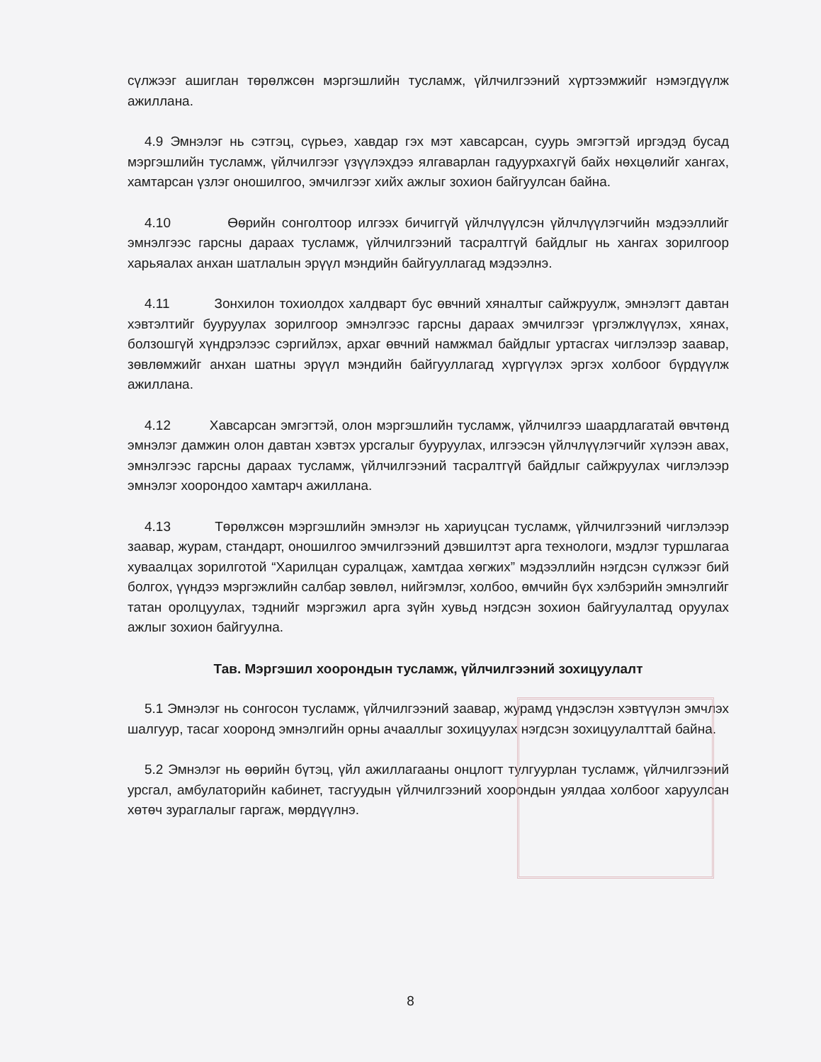сүлжээг ашиглан төрөлжсөн мэргэшлийн тусламж, үйлчилгээний хүртээмжийг нэмэгдүүлж ажиллана.
4.9 Эмнэлэг нь сэтгэц, сүрьеэ, хавдар гэх мэт хавсарсан, суурь эмгэгтэй иргэдэд бусад мэргэшлийн тусламж, үйлчилгээг үзүүлэхдээ ялгаварлан гадуурхахгүй байх нөхцөлийг хангах, хамтарсан үзлэг оношилгоо, эмчилгээг хийх ажлыг зохион байгуулсан байна.
4.10 Өөрийн сонголтоор илгээх бичиггүй үйлчлүүлсэн үйлчлүүлэгчийн мэдээллийг эмнэлгээс гарсны дараах тусламж, үйлчилгээний тасралтгүй байдлыг нь хангах зорилгоор харьяалах анхан шатлалын эрүүл мэндийн байгууллагад мэдээлнэ.
4.11 Зонхилон тохиолдох халдварт бус өвчний хяналтыг сайжруулж, эмнэлэгт давтан хэвтэлтийг бууруулах зорилгоор эмнэлгээс гарсны дараах эмчилгээг үргэлжлүүлэх, хянах, болзошгүй хүндрэлээс сэргийлэх, архаг өвчний намжмал байдлыг уртасгах чиглэлээр заавар, зөвлөмжийг анхан шатны эрүүл мэндийн байгууллагад хүргүүлэх эргэх холбоог бүрдүүлж ажиллана.
4.12 Хавсарсан эмгэгтэй, олон мэргэшлийн тусламж, үйлчилгээ шаардлагатай өвчтөнд эмнэлэг дамжин олон давтан хэвтэх урсгалыг бууруулах, илгээсэн үйлчлүүлэгчийг хүлээн авах, эмнэлгээс гарсны дараах тусламж, үйлчилгээний тасралтгүй байдлыг сайжруулах чиглэлээр эмнэлэг хоорондоо хамтарч ажиллана.
4.13 Төрөлжсөн мэргэшлийн эмнэлэг нь хариуцсан тусламж, үйлчилгээний чиглэлээр заавар, журам, стандарт, оношилгоо эмчилгээний дэвшилтэт арга технологи, мэдлэг туршлагаа хуваалцах зорилготой “Харилцан суралцаж, хамтдаа хөгжих” мэдээллийн нэгдсэн сүлжээг бий болгох, үүндээ мэргэжлийн салбар зөвлөл, нийгэмлэг, холбоо, өмчийн бүх хэлбэрийн эмнэлгийг татан оролцуулах, тэднийг мэргэжил арга зүйн хувьд нэгдсэн зохион байгуулалтад оруулах ажлыг зохион байгуулна.
Тав. Мэргэшил хоорондын тусламж, үйлчилгээний зохицуулалт
5.1 Эмнэлэг нь сонгосон тусламж, үйлчилгээний заавар, журамд үндэслэн хэвтүүлэн эмчлэх шалгуур, тасаг хооронд эмнэлгийн орны ачааллыг зохицуулах нэгдсэн зохицуулалттай байна.
5.2 Эмнэлэг нь өөрийн бүтэц, үйл ажиллагааны онцлогт тулгуурлан тусламж, үйлчилгээний урсгал, амбулаторийн кабинет, тасгуудын үйлчилгээний хоорондын уялдаа холбоог харуулсан хөтөч зураглалыг гаргаж, мөрдүүлнэ.
8